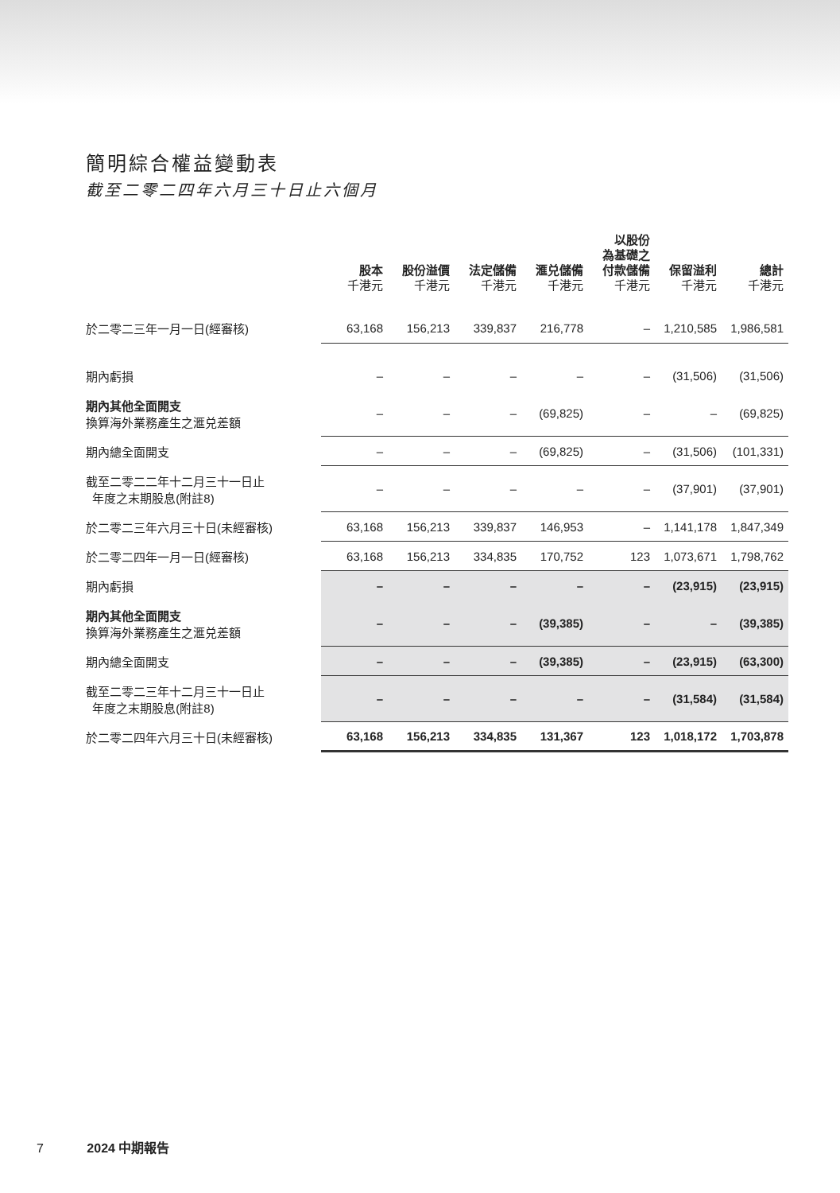簡明綜合權益變動表
截至二零二四年六月三十日止六個月
| | 股本 千港元 | 股份溢價 千港元 | 法定儲備 千港元 | 滙兑儲備 千港元 | 以股份 為基礎之 付款儲備 千港元 | 保留溢利 千港元 | 總計 千港元 |
| --- | --- | --- | --- | --- | --- | --- | --- |
| 於二零二三年一月一日(經審核) | 63,168 | 156,213 | 339,837 | 216,778 | – | 1,210,585 | 1,986,581 |
| 期內虧損 | – | – | – | – | – | (31,506) | (31,506) |
| 期內其他全面開支 換算海外業務產生之滙兑差額 | – | – | – | (69,825) | – | – | (69,825) |
| 期內總全面開支 | – | – | – | (69,825) | – | (31,506) | (101,331) |
| 截至二零二二年十二月三十一日止 年度之末期股息(附註8) | – | – | – | – | – | (37,901) | (37,901) |
| 於二零二三年六月三十日(未經審核) | 63,168 | 156,213 | 339,837 | 146,953 | – | 1,141,178 | 1,847,349 |
| 於二零二四年一月一日(經審核) | 63,168 | 156,213 | 334,835 | 170,752 | 123 | 1,073,671 | 1,798,762 |
| 期內虧損 | – | – | – | – | – | (23,915) | (23,915) |
| 期內其他全面開支 換算海外業務產生之滙兑差額 | – | – | – | (39,385) | – | – | (39,385) |
| 期內總全面開支 | – | – | – | (39,385) | – | (23,915) | (63,300) |
| 截至二零二三年十二月三十一日止 年度之末期股息(附註8) | – | – | – | – | – | (31,584) | (31,584) |
| 於二零二四年六月三十日(未經審核) | 63,168 | 156,213 | 334,835 | 131,367 | 123 | 1,018,172 | 1,703,878 |
7 2024 中期報告